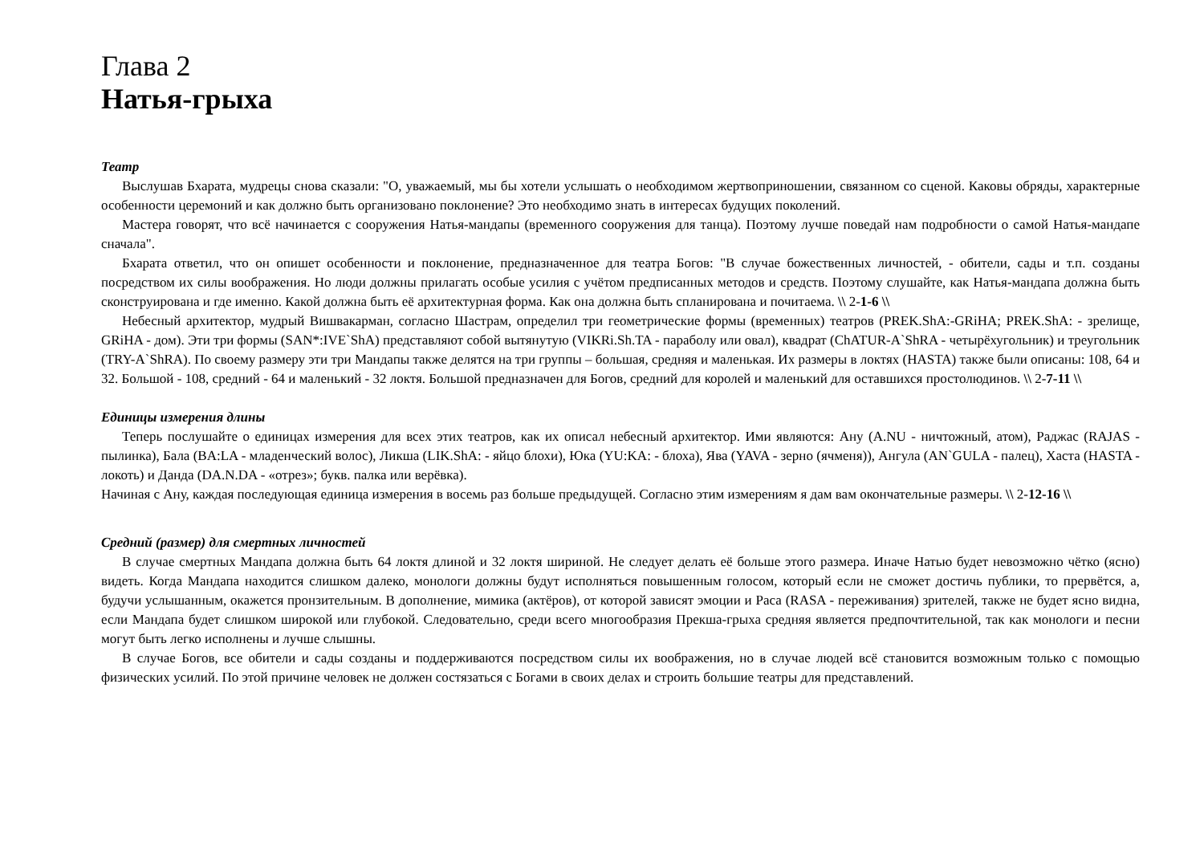Глава 2
Натья-грыха
Театр
Выслушав Бхарата, мудрецы снова сказали: "О, уважаемый, мы бы хотели услышать о необходимом жертвоприношении, связанном со сценой. Каковы обряды, характерные особенности церемоний и как должно быть организовано поклонение? Это необходимо знать в интересах будущих поколений.
Мастера говорят, что всё начинается с сооружения Натья-мандапы (временного сооружения для танца). Поэтому лучше поведай нам подробности о самой Натья-мандапе сначала".
Бхарата ответил, что он опишет особенности и поклонение, предназначенное для театра Богов: "В случае божественных личностей, - обители, сады и т.п. созданы посредством их силы воображения. Но люди должны прилагать особые усилия с учётом предписанных методов и средств. Поэтому слушайте, как Натья-мандапа должна быть сконструирована и где именно. Какой должна быть её архитектурная форма. Как она должна быть спланирована и почитаема. \\ 2-1-6 \\
Небесный архитектор, мудрый Вишвакарман, согласно Шастрам, определил три геометрические формы (временных) театров (PREK.ShA:-GRiHA; PREK.ShA: - зрелище, GRiHA - дом). Эти три формы (SAN*:IVE`ShA) представляют собой вытянутую (VIKRi.Sh.TA - параболу или овал), квадрат (ChATUR-A`ShRA - четырёхугольник) и треугольник (TRY-A`ShRA). По своему размеру эти три Мандапы также делятся на три группы – большая, средняя и маленькая. Их размеры в локтях (HASTA) также были описаны: 108, 64 и 32. Большой - 108, средний - 64 и маленький - 32 локтя. Большой предназначен для Богов, средний для королей и маленький для оставшихся простолюдинов. \\ 2-7-11 \\
Единицы измерения длины
Теперь послушайте о единицах измерения для всех этих театров, как их описал небесный архитектор. Ими являются: Ану (A.NU - ничтожный, атом), Раджас (RAJAS - пылинка), Бала (BA:LA - младенческий волос), Ликша (LIK.ShA: - яйцо блохи), Юка (YU:KA: - блоха), Ява (YAVA - зерно (ячменя)), Ангула (AN`GULA - палец), Хаста (HASTA - локоть) и Данда (DA.N.DA - «отрез»; букв. палка или верёвка).
Начиная с Ану, каждая последующая единица измерения в восемь раз больше предыдущей. Согласно этим измерениям я дам вам окончательные размеры. \\ 2-12-16 \\
Средний (размер) для смертных личностей
В случае смертных Мандапа должна быть 64 локтя длиной и 32 локтя шириной. Не следует делать её больше этого размера. Иначе Натью будет невозможно чётко (ясно) видеть. Когда Мандапа находится слишком далеко, монологи должны будут исполняться повышенным голосом, который если не сможет достичь публики, то прервётся, а, будучи услышанным, окажется пронзительным. В дополнение, мимика (актёров), от которой зависят эмоции и Раса (RASA - переживания) зрителей, также не будет ясно видна, если Мандапа будет слишком широкой или глубокой. Следовательно, среди всего многообразия Прекша-грыха средняя является предпочтительной, так как монологи и песни могут быть легко исполнены и лучше слышны.
В случае Богов, все обители и сады созданы и поддерживаются посредством силы их воображения, но в случае людей всё становится возможным только с помощью физических усилий. По этой причине человек не должен состязаться с Богами в своих делах и строить большие театры для представлений.